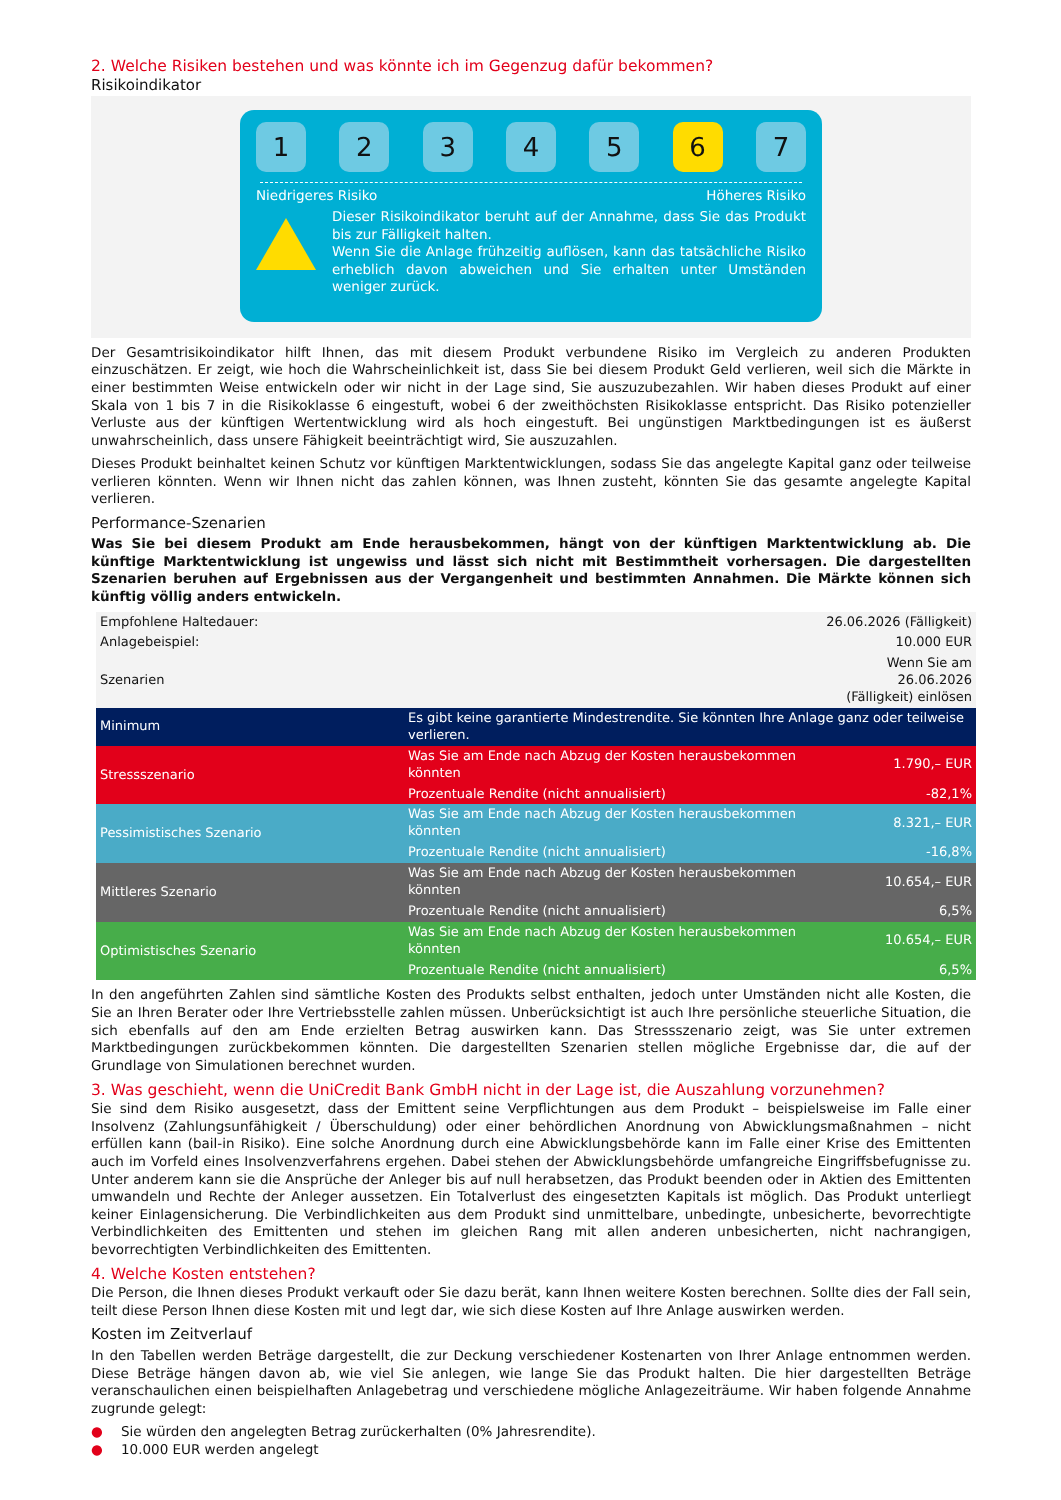2. Welche Risiken bestehen und was könnte ich im Gegenzug dafür bekommen?
Risikoindikator
1 2 3 4 5 6 7
Niedrigeres Risiko Höheres Risiko
Dieser Risikoindikator beruht auf der Annahme, dass Sie das Produkt bis zur Fälligkeit halten.
Wenn Sie die Anlage frühzeitig auflösen, kann das tatsächliche Risiko erheblich davon abweichen und Sie erhalten unter Umständen weniger zurück.
Der Gesamtrisikoindikator hilft Ihnen, das mit diesem Produkt verbundene Risiko im Vergleich zu anderen Produkten einzuschätzen. Er zeigt, wie hoch die Wahrscheinlichkeit ist, dass Sie bei diesem Produkt Geld verlieren, weil sich die Märkte in einer bestimmten Weise entwickeln oder wir nicht in der Lage sind, Sie auszuzubezahlen. Wir haben dieses Produkt auf einer Skala von 1 bis 7 in die Risikoklasse 6 eingestuft, wobei 6 der zweithöchsten Risikoklasse entspricht. Das Risiko potenzieller Verluste aus der künftigen Wertentwicklung wird als hoch eingestuft. Bei ungünstigen Marktbedingungen ist es äußerst unwahrscheinlich, dass unsere Fähigkeit beeinträchtigt wird, Sie auszuzahlen.
Dieses Produkt beinhaltet keinen Schutz vor künftigen Marktentwicklungen, sodass Sie das angelegte Kapital ganz oder teilweise verlieren könnten. Wenn wir Ihnen nicht das zahlen können, was Ihnen zusteht, könnten Sie das gesamte angelegte Kapital verlieren.
Performance-Szenarien
Was Sie bei diesem Produkt am Ende herausbekommen, hängt von der künftigen Marktentwicklung ab. Die künftige Marktentwicklung ist ungewiss und lässt sich nicht mit Bestimmtheit vorhersagen. Die dargestellten Szenarien beruhen auf Ergebnissen aus der Vergangenheit und bestimmten Annahmen. Die Märkte können sich künftig völlig anders entwickeln.
| Empfohlene Haltedauer: | | 26.06.2026 (Fälligkeit) |
| Anlagebeispiel: | | 10.000 EUR |
| Szenarien | | Wenn Sie am 26.06.2026 (Fälligkeit) einlösen |
| Minimum | Es gibt keine garantierte Mindestrendite. Sie könnten Ihre Anlage ganz oder teilweise verlieren. | |
| Stressszenario | Was Sie am Ende nach Abzug der Kosten herausbekommen könnten | 1.790,– EUR |
| | Prozentuale Rendite (nicht annualisiert) | -82,1% |
| Pessimistisches Szenario | Was Sie am Ende nach Abzug der Kosten herausbekommen könnten | 8.321,– EUR |
| | Prozentuale Rendite (nicht annualisiert) | -16,8% |
| Mittleres Szenario | Was Sie am Ende nach Abzug der Kosten herausbekommen könnten | 10.654,– EUR |
| | Prozentuale Rendite (nicht annualisiert) | 6,5% |
| Optimistisches Szenario | Was Sie am Ende nach Abzug der Kosten herausbekommen könnten | 10.654,– EUR |
| | Prozentuale Rendite (nicht annualisiert) | 6,5% |
In den angeführten Zahlen sind sämtliche Kosten des Produkts selbst enthalten, jedoch unter Umständen nicht alle Kosten, die Sie an Ihren Berater oder Ihre Vertriebsstelle zahlen müssen. Unberücksichtigt ist auch Ihre persönliche steuerliche Situation, die sich ebenfalls auf den am Ende erzielten Betrag auswirken kann. Das Stressszenario zeigt, was Sie unter extremen Marktbedingungen zurückbekommen könnten. Die dargestellten Szenarien stellen mögliche Ergebnisse dar, die auf der Grundlage von Simulationen berechnet wurden.
3. Was geschieht, wenn die UniCredit Bank GmbH nicht in der Lage ist, die Auszahlung vorzunehmen?
Sie sind dem Risiko ausgesetzt, dass der Emittent seine Verpflichtungen aus dem Produkt – beispielsweise im Falle einer Insolvenz (Zahlungsunfähigkeit / Überschuldung) oder einer behördlichen Anordnung von Abwicklungsmaßnahmen – nicht erfüllen kann (bail-in Risiko). Eine solche Anordnung durch eine Abwicklungsbehörde kann im Falle einer Krise des Emittenten auch im Vorfeld eines Insolvenzverfahrens ergehen. Dabei stehen der Abwicklungsbehörde umfangreiche Eingriffsbefugnisse zu. Unter anderem kann sie die Ansprüche der Anleger bis auf null herabsetzen, das Produkt beenden oder in Aktien des Emittenten umwandeln und Rechte der Anleger aussetzen. Ein Totalverlust des eingesetzten Kapitals ist möglich. Das Produkt unterliegt keiner Einlagensicherung. Die Verbindlichkeiten aus dem Produkt sind unmittelbare, unbedingte, unbesicherte, bevorrechtigte Verbindlichkeiten des Emittenten und stehen im gleichen Rang mit allen anderen unbesicherten, nicht nachrangigen, bevorrechtigten Verbindlichkeiten des Emittenten.
4. Welche Kosten entstehen?
Die Person, die Ihnen dieses Produkt verkauft oder Sie dazu berät, kann Ihnen weitere Kosten berechnen. Sollte dies der Fall sein, teilt diese Person Ihnen diese Kosten mit und legt dar, wie sich diese Kosten auf Ihre Anlage auswirken werden.
Kosten im Zeitverlauf
In den Tabellen werden Beträge dargestellt, die zur Deckung verschiedener Kostenarten von Ihrer Anlage entnommen werden. Diese Beträge hängen davon ab, wie viel Sie anlegen, wie lange Sie das Produkt halten. Die hier dargestellten Beträge veranschaulichen einen beispielhaften Anlagebetrag und verschiedene mögliche Anlagezeiträume. Wir haben folgende Annahme zugrunde gelegt:
● Sie würden den angelegten Betrag zurückerhalten (0% Jahresrendite).
● 10.000 EUR werden angelegt